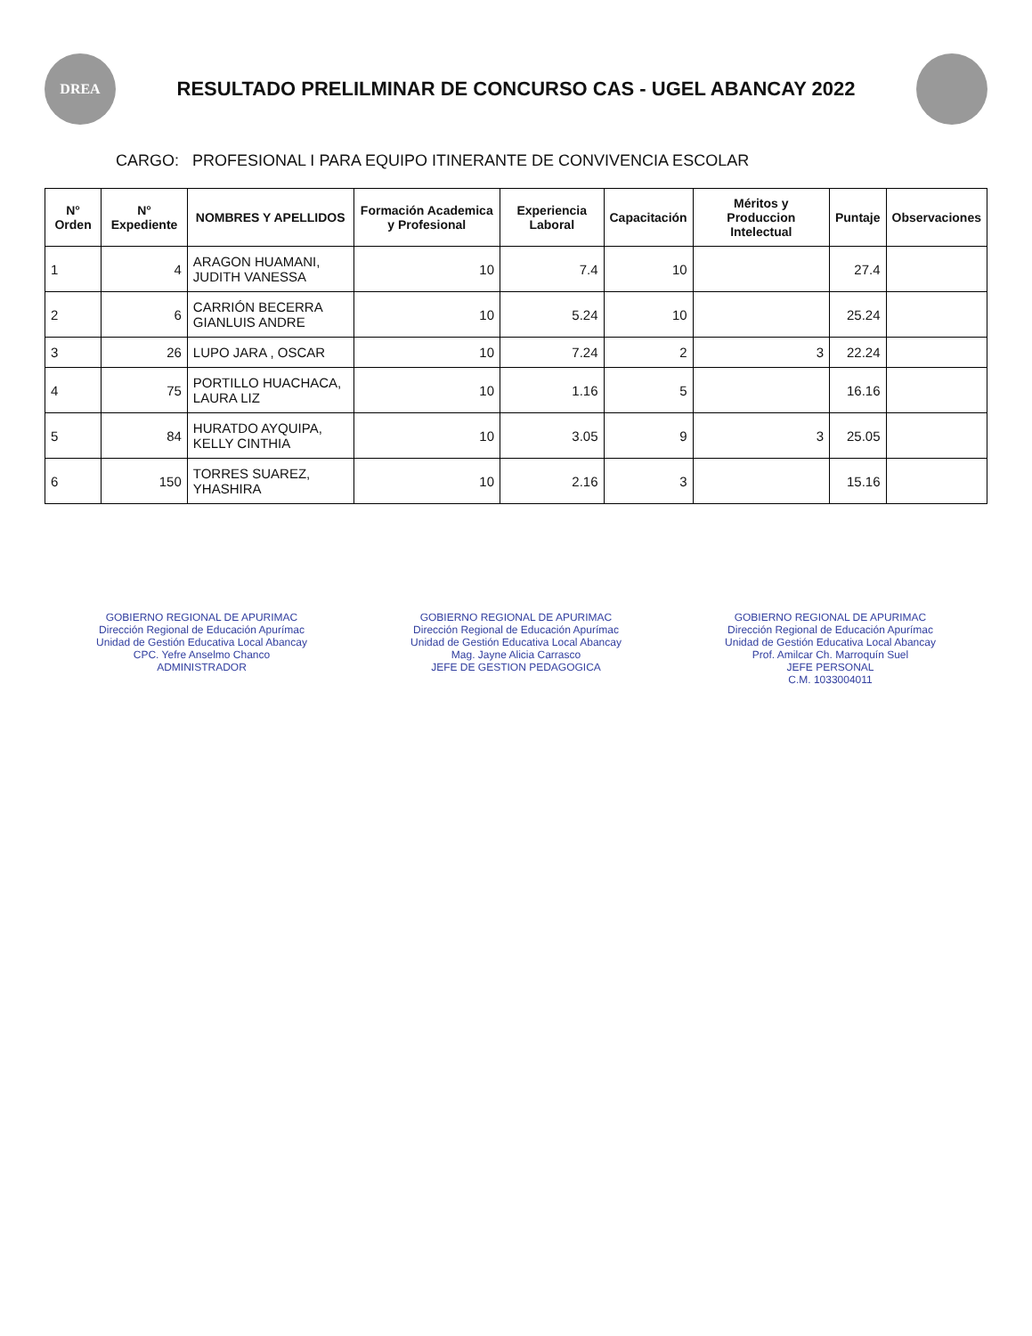DREA
RESULTADO PRELILMINAR DE CONCURSO CAS - UGEL ABANCAY 2022
CARGO: PROFESIONAL I PARA EQUIPO ITINERANTE DE CONVIVENCIA ESCOLAR
| N° Orden | N° Expediente | NOMBRES Y APELLIDOS | Formación Academica y Profesional | Experiencia Laboral | Capacitación | Méritos y Produccion Intelectual | Puntaje | Observaciones |
| --- | --- | --- | --- | --- | --- | --- | --- | --- |
| 1 | 4 | ARAGON HUAMANI, JUDITH VANESSA | 10 | 7.4 | 10 | | 27.4 | |
| 2 | 6 | CARRIÓN BECERRA GIANLUIS ANDRE | 10 | 5.24 | 10 | | 25.24 | |
| 3 | 26 | LUPO JARA , OSCAR | 10 | 7.24 | 2 | 3 | 22.24 | |
| 4 | 75 | PORTILLO HUACHACA, LAURA LIZ | 10 | 1.16 | 5 | | 16.16 | |
| 5 | 84 | HURATDO AYQUIPA, KELLY CINTHIA | 10 | 3.05 | 9 | 3 | 25.05 | |
| 6 | 150 | TORRES SUAREZ, YHASHIRA | 10 | 2.16 | 3 | | 15.16 | |
GOBIERNO REGIONAL DE APURIMAC
Dirección Regional de Educación Apurímac
Unidad de Gestión Educativa Local Abancay
CPC. Yefre Anselmo Chanco
ADMINISTRADOR
GOBIERNO REGIONAL DE APURIMAC
Dirección Regional de Educación Apurímac
Unidad de Gestión Educativa Local Abancay
Mag. Jayne Alicia Carrasco
JEFE DE GESTION PEDAGOGICA
GOBIERNO REGIONAL DE APURIMAC
Dirección Regional de Educación Apurímac
Unidad de Gestión Educativa Local Abancay
Prof. Amilcar Ch. Marroquín Suel
JEFE PERSONAL
C.M. 1033004011